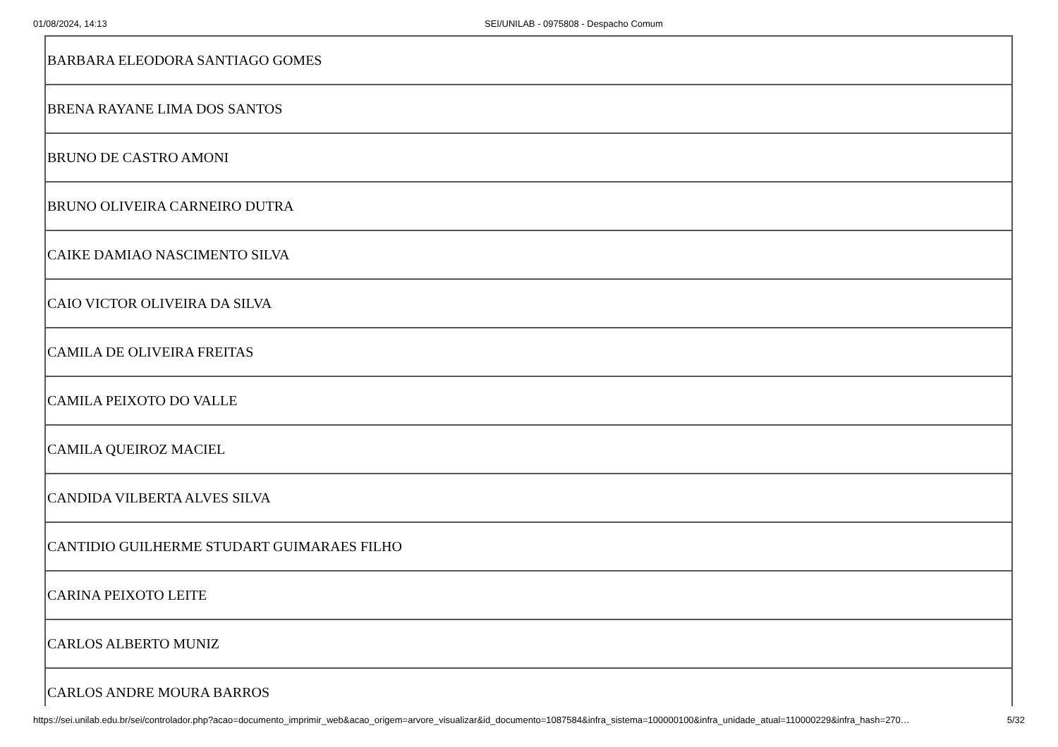01/08/2024, 14:13 SEI/UNILAB - 0975808 - Despacho Comum
| BARBARA ELEODORA SANTIAGO GOMES |
| BRENA RAYANE LIMA DOS SANTOS |
| BRUNO DE CASTRO AMONI |
| BRUNO OLIVEIRA CARNEIRO DUTRA |
| CAIKE DAMIAO NASCIMENTO SILVA |
| CAIO VICTOR OLIVEIRA DA SILVA |
| CAMILA DE OLIVEIRA FREITAS |
| CAMILA PEIXOTO DO VALLE |
| CAMILA QUEIROZ MACIEL |
| CANDIDA VILBERTA ALVES SILVA |
| CANTIDIO GUILHERME STUDART GUIMARAES FILHO |
| CARINA PEIXOTO LEITE |
| CARLOS ALBERTO MUNIZ |
| CARLOS ANDRE MOURA BARROS |
https://sei.unilab.edu.br/sei/controlador.php?acao=documento_imprimir_web&acao_origem=arvore_visualizar&id_documento=1087584&infra_sistema=100000100&infra_unidade_atual=110000229&infra_hash=270… 5/32